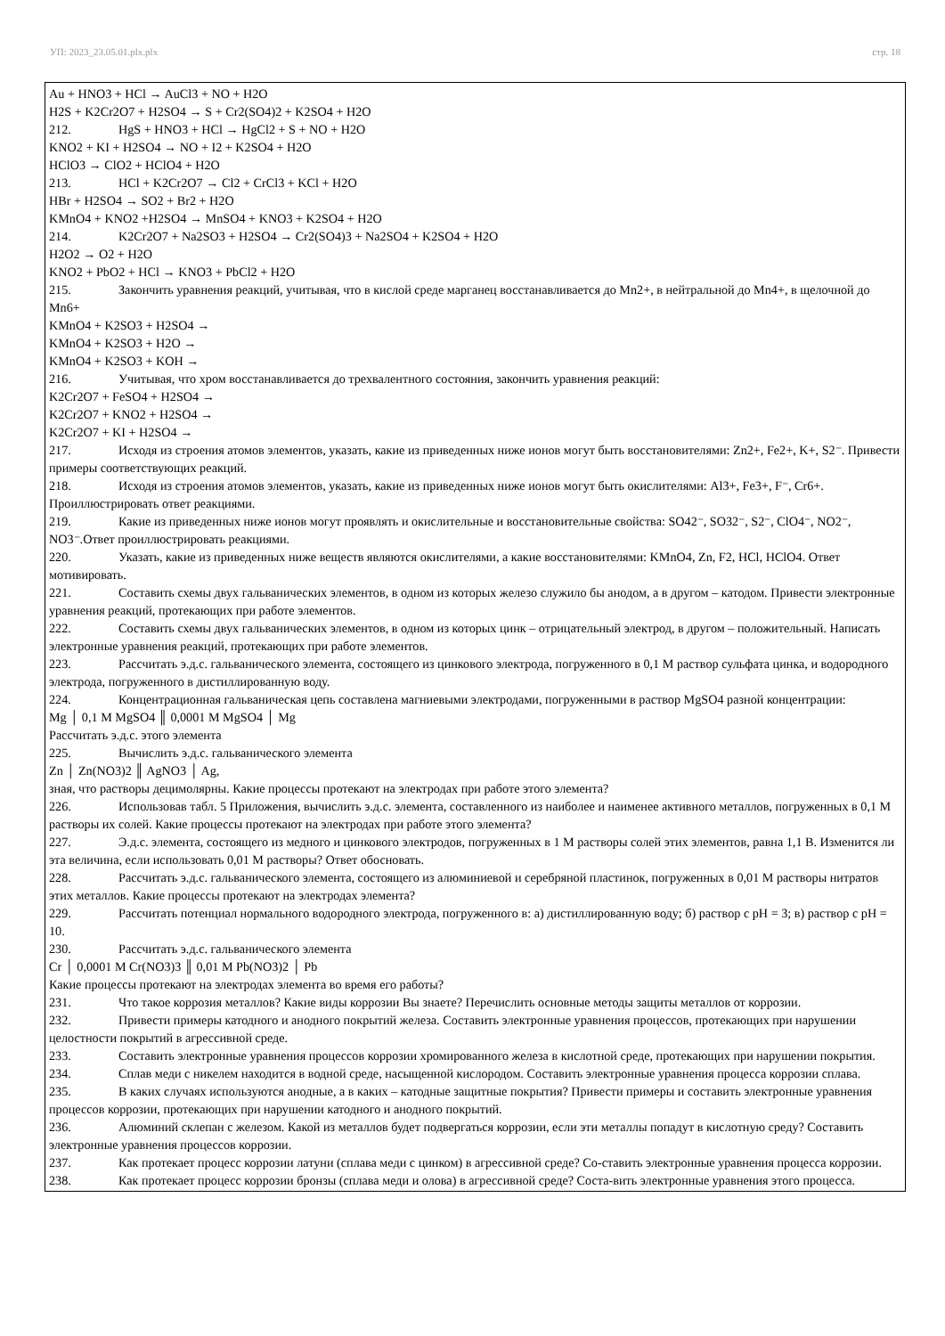УП: 2023_23.05.01.plx.plx стр. 18
Au + HNO3 + HCl → AuCl3 + NO + H2O
H2S + K2Cr2O7 + H2SO4 → S + Cr2(SO4)2 + K2SO4 + H2O
212. HgS + HNO3 + HCl → HgCl2 + S + NO + H2O
KNO2 + KI + H2SO4 → NO + I2 + K2SO4 + H2O
HClO3 → ClO2 + HClO4 + H2O
213. HCl + K2Cr2O7 → Cl2 + CrCl3 + KCl + H2O
HBr + H2SO4 → SO2 + Br2 + H2O
KMnO4 + KNO2 +H2SO4 → MnSO4 + KNO3 + K2SO4 + H2O
214. K2Cr2O7 + Na2SO3 + H2SO4 → Cr2(SO4)3 + Na2SO4 + K2SO4 + H2O
H2O2 → O2 + H2O
KNO2 + PbO2 + HCl → KNO3 + PbCl2 + H2O
215. Закончить уравнения реакций, учитывая, что в кислой среде марганец восстанавливается до Mn2+, в нейтральной до Mn4+, в щелочной до Mn6+
KMnO4 + K2SO3 + H2SO4 →
KMnO4 + K2SO3 + H2O →
KMnO4 + K2SO3 + KOH →
216. Учитывая, что хром восстанавливается до трехвалентного состояния, закончить уравнения реакций:
K2Cr2O7 + FeSO4 + H2SO4 →
K2Cr2O7 + KNO2 + H2SO4 →
K2Cr2O7 + KI + H2SO4 →
217. Исходя из строения атомов элементов, указать, какие из приведенных ниже ионов могут быть восстановителями: Zn2+, Fe2+, K+, S2⁻. Привести примеры соответствующих реакций.
218. Исходя из строения атомов элементов, указать, какие из приведенных ниже ионов могут быть окислителями: Al3+, Fe3+, F⁻, Cr6+. Проиллюстрировать ответ реакциями.
219. Какие из приведенных ниже ионов могут проявлять и окислительные и восстановительные свойства: SO42⁻, SO32⁻, S2⁻, ClO4⁻, NO2⁻, NO3⁻.Ответ проиллюстрировать реакциями.
220. Указать, какие из приведенных ниже веществ являются окислителями, а какие восстановителями: KMnO4, Zn, F2, HCl, HClO4. Ответ мотивировать.
221. Составить схемы двух гальванических элементов, в одном из которых железо служило бы анодом, а в другом – катодом. Привести электронные уравнения реакций, протекающих при работе элементов.
222. Составить схемы двух гальванических элементов, в одном из которых цинк – отрицательный электрод, в другом – положительный. Написать электронные уравнения реакций, протекающих при работе элементов.
223. Рассчитать э.д.с. гальванического элемента, состоящего из цинкового электрода, погруженного в 0,1 М раствор сульфата цинка, и водородного электрода, погруженного в дистиллированную воду.
224. Концентрационная гальваническая цепь составлена магниевыми электродами, погруженными в раствор MgSO4 разной концентрации:
Mg │ 0,1 М MgSO4 ║ 0,0001 М MgSO4 │ Mg
Рассчитать э.д.с. этого элемента
225. Вычислить э.д.с. гальванического элемента
Zn │ Zn(NO3)2 ║ AgNO3 │ Ag,
зная, что растворы децимолярны. Какие процессы протекают на электродах при работе этого элемента?
226. Использовав табл. 5 Приложения, вычислить э.д.с. элемента, составленного из наиболее и наименее активного металлов, погруженных в 0,1 М растворы их солей. Какие процессы протекают на электродах при работе этого элемента?
227. Э.д.с. элемента, состоящего из медного и цинкового электродов, погруженных в 1 М растворы солей этих элементов, равна 1,1 В. Изменится ли эта величина, если использовать 0,01 М растворы? Ответ обосновать.
228. Рассчитать э.д.с. гальванического элемента, состоящего из алюминиевой и серебряной пластинок, погруженных в 0,01 М растворы нитратов этих металлов. Какие процессы протекают на электродах элемента?
229. Рассчитать потенциал нормального водородного электрода, погруженного в: а) дистиллированную воду; б) раствор с pH = 3; в) раствор с pH = 10.
230. Рассчитать э.д.с. гальванического элемента
Cr │ 0,0001 М Cr(NO3)3 ║ 0,01 М Pb(NO3)2 │ Pb
Какие процессы протекают на электродах элемента во время его работы?
231. Что такое коррозия металлов? Какие виды коррозии Вы знаете? Перечислить основные методы защиты металлов от коррозии.
232. Привести примеры катодного и анодного покрытий железа. Составить электронные уравнения процессов, протекающих при нарушении целостности покрытий в агрессивной среде.
233. Составить электронные уравнения процессов коррозии хромированного железа в кислотной среде, протекающих при нарушении покрытия.
234. Сплав меди с никелем находится в водной среде, насыщенной кислородом. Составить электронные уравнения процесса коррозии сплава.
235. В каких случаях используются анодные, а в каких – катодные защитные покрытия? Привести примеры и составить электронные уравнения процессов коррозии, протекающих при нарушении катодного и анодного покрытий.
236. Алюминий склепан с железом. Какой из металлов будет подвергаться коррозии, если эти металлы попадут в кислотную среду? Составить электронные уравнения процессов коррозии.
237. Как протекает процесс коррозии латуни (сплава меди с цинком) в агрессивной среде? Со-ставить электронные уравнения процесса коррозии.
238. Как протекает процесс коррозии бронзы (сплава меди и олова) в агрессивной среде? Соста-вить электронные уравнения этого процесса.